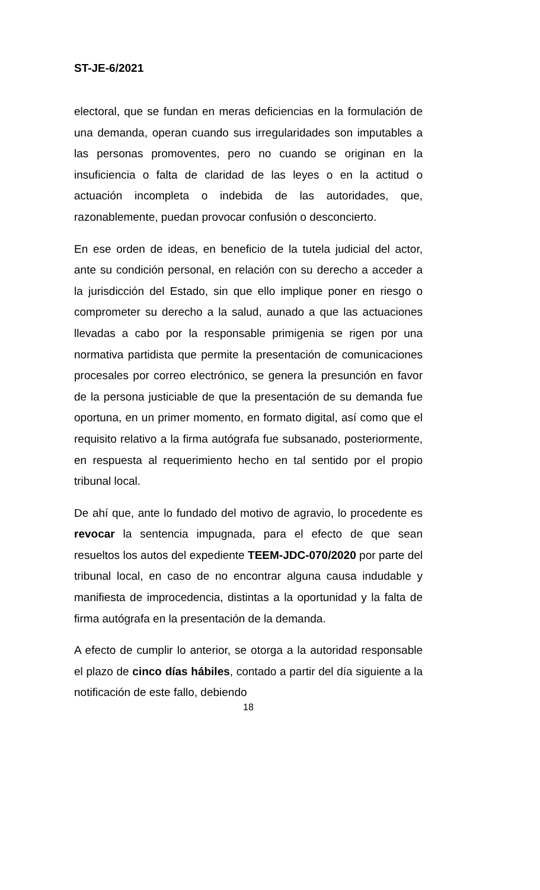ST-JE-6/2021
electoral, que se fundan en meras deficiencias en la formulación de una demanda, operan cuando sus irregularidades son imputables a las personas promoventes, pero no cuando se originan en la insuficiencia o falta de claridad de las leyes o en la actitud o actuación incompleta o indebida de las autoridades, que, razonablemente, puedan provocar confusión o desconcierto.
En ese orden de ideas, en beneficio de la tutela judicial del actor, ante su condición personal, en relación con su derecho a acceder a la jurisdicción del Estado, sin que ello implique poner en riesgo o comprometer su derecho a la salud, aunado a que las actuaciones llevadas a cabo por la responsable primigenia se rigen por una normativa partidista que permite la presentación de comunicaciones procesales por correo electrónico, se genera la presunción en favor de la persona justiciable de que la presentación de su demanda fue oportuna, en un primer momento, en formato digital, así como que el requisito relativo a la firma autógrafa fue subsanado, posteriormente, en respuesta al requerimiento hecho en tal sentido por el propio tribunal local.
De ahí que, ante lo fundado del motivo de agravio, lo procedente es revocar la sentencia impugnada, para el efecto de que sean resueltos los autos del expediente TEEM-JDC-070/2020 por parte del tribunal local, en caso de no encontrar alguna causa indudable y manifiesta de improcedencia, distintas a la oportunidad y la falta de firma autógrafa en la presentación de la demanda.
A efecto de cumplir lo anterior, se otorga a la autoridad responsable el plazo de cinco días hábiles, contado a partir del día siguiente a la notificación de este fallo, debiendo
18